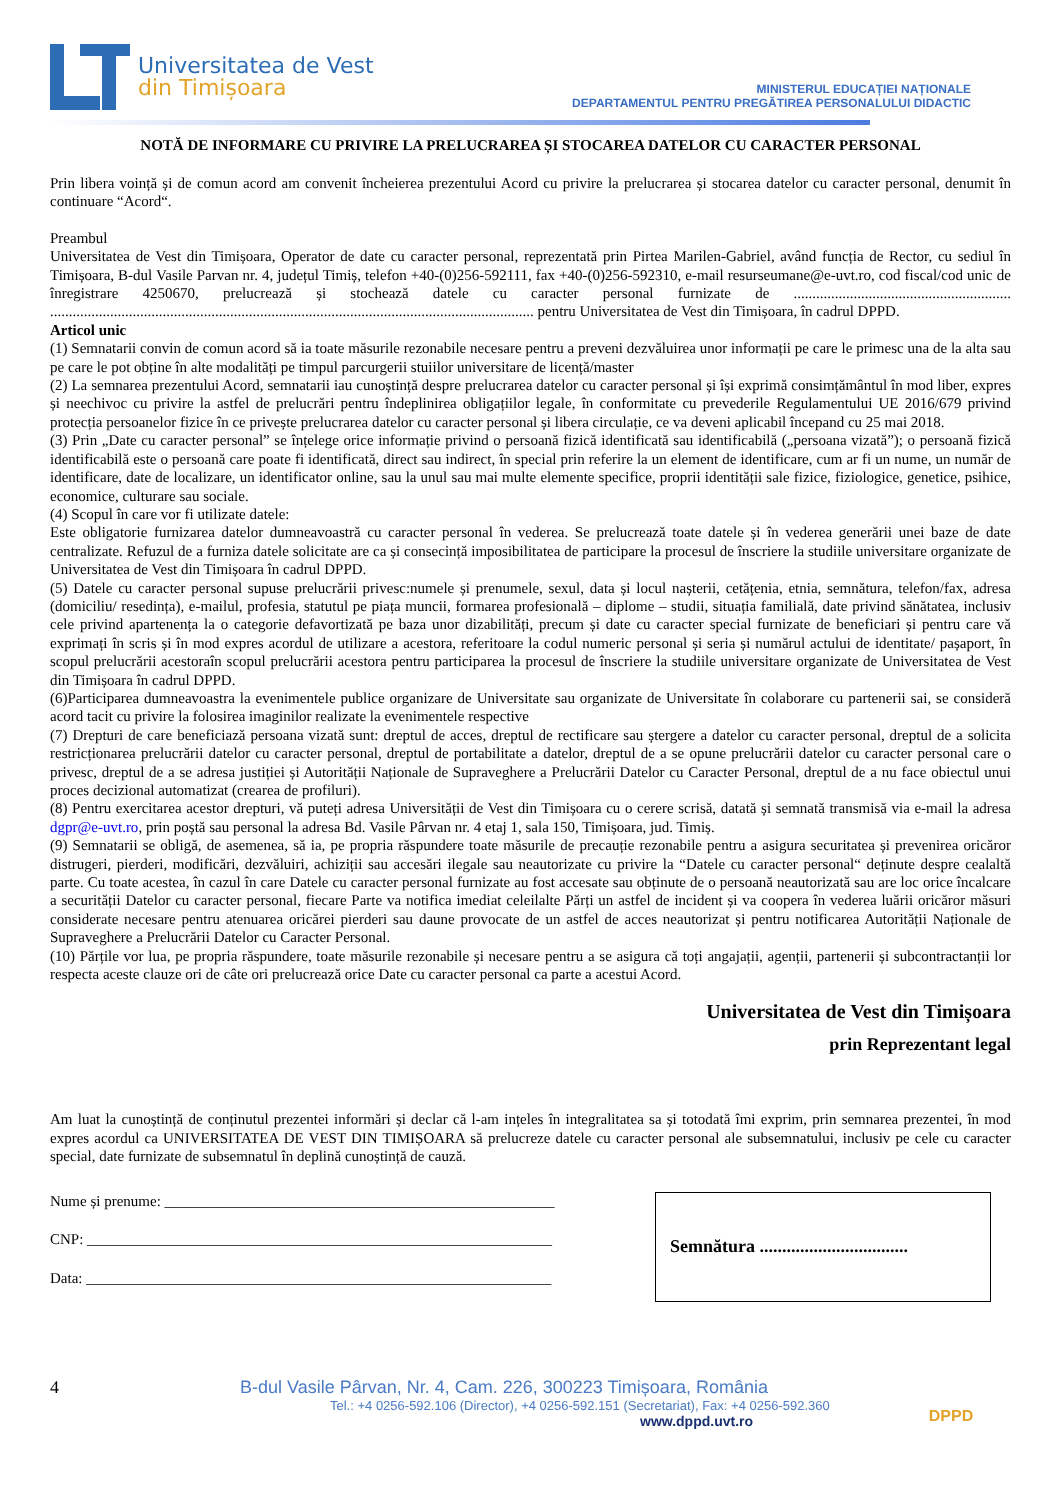Universitatea de Vest
din Timișoara
MINISTERUL EDUCAȚIEI NAȚIONALE
DEPARTAMENTUL PENTRU PREGĂTIREA PERSONALULUI DIDACTIC
NOTĂ DE INFORMARE CU PRIVIRE LA PRELUCRAREA ȘI STOCAREA DATELOR CU CARACTER PERSONAL
Prin libera voință și de comun acord am convenit încheierea prezentului Acord cu privire la prelucrarea și stocarea datelor cu caracter personal, denumit în continuare “Acord“.
Preambul
Universitatea de Vest din Timișoara, Operator de date cu caracter personal, reprezentată prin Pirtea Marilen-Gabriel, având funcția de Rector, cu sediul în Timișoara, B-dul Vasile Parvan nr. 4, județul Timiș, telefon +40-(0)256-592111, fax +40-(0)256-592310, e-mail resurseumane@e-uvt.ro, cod fiscal/cod unic de înregistrare 4250670, prelucrează și stochează datele cu caracter personal furnizate de .......................................................... ................................................................................................................................. pentru Universitatea de Vest din Timișoara, în cadrul DPPD.
Articol unic
(1) Semnatarii convin de comun acord să ia toate măsurile rezonabile necesare pentru a preveni dezvăluirea unor informații pe care le primesc una de la alta sau pe care le pot obține în alte modalități pe timpul parcurgerii stuiilor universitare de licență/master
(2) La semnarea prezentului Acord, semnatarii iau cunoștință despre prelucrarea datelor cu caracter personal și își exprimă consimțământul în mod liber, expres și neechivoc cu privire la astfel de prelucrări pentru îndeplinirea obligațiilor legale, în conformitate cu prevederile Regulamentului UE 2016/679 privind protecția persoanelor fizice în ce privește prelucrarea datelor cu caracter personal și libera circulație, ce va deveni aplicabil începand cu 25 mai 2018.
(3) Prin „Date cu caracter personal” se înțelege orice informație privind o persoană fizică identificată sau identificabilă („persoana vizată”); o persoană fizică identificabilă este o persoană care poate fi identificată, direct sau indirect, în special prin referire la un element de identificare, cum ar fi un nume, un număr de identificare, date de localizare, un identificator online, sau la unul sau mai multe elemente specifice, proprii identității sale fizice, fiziologice, genetice, psihice, economice, culturare sau sociale.
(4) Scopul în care vor fi utilizate datele:
Este obligatorie furnizarea datelor dumneavoastră cu caracter personal în vederea. Se prelucrează toate datele și în vederea generării unei baze de date centralizate. Refuzul de a furniza datele solicitate are ca și consecință imposibilitatea de participare la procesul de înscriere la studiile universitare organizate de Universitatea de Vest din Timișoara în cadrul DPPD.
(5) Datele cu caracter personal supuse prelucrării privesc:numele și prenumele, sexul, data și locul nașterii, cetățenia, etnia, semnătura, telefon/fax, adresa (domiciliu/ resedința), e-mailul, profesia, statutul pe piața muncii, formarea profesională – diplome – studii, situația familială, date privind sănătatea, inclusiv cele privind apartenența la o categorie defavortizată pe baza unor dizabilități, precum și date cu caracter special furnizate de beneficiari și pentru care vă exprimați în scris și în mod expres acordul de utilizare a acestora, referitoare la codul numeric personal și seria și numărul actului de identitate/ pașaport, în scopul prelucrării acestoraîn scopul prelucrării acestora pentru participarea la procesul de înscriere la studiile universitare organizate de Universitatea de Vest din Timișoara în cadrul DPPD.
(6)Participarea dumneavoastra la evenimentele publice organizare de Universitate sau organizate de Universitate în colaborare cu partenerii sai, se consideră acord tacit cu privire la folosirea imaginilor realizate la evenimentele respective
(7) Drepturi de care beneficiază persoana vizată sunt: dreptul de acces, dreptul de rectificare sau ștergere a datelor cu caracter personal, dreptul de a solicita restricționarea prelucrării datelor cu caracter personal, dreptul de portabilitate a datelor, dreptul de a se opune prelucrării datelor cu caracter personal care o privesc, dreptul de a se adresa justiției și Autorității Naționale de Supraveghere a Prelucrării Datelor cu Caracter Personal, dreptul de a nu face obiectul unui proces decizional automatizat (crearea de profiluri).
(8) Pentru exercitarea acestor drepturi, vă puteți adresa Universității de Vest din Timișoara cu o cerere scrisă, datată și semnată transmisă via e-mail la adresa dgpr@e-uvt.ro, prin poștă sau personal la adresa Bd. Vasile Pârvan nr. 4 etaj 1, sala 150, Timișoara, jud. Timiș.
(9) Semnatarii se obligă, de asemenea, să ia, pe propria răspundere toate măsurile de precauție rezonabile pentru a asigura securitatea și prevenirea oricăror distrugeri, pierderi, modificări, dezvăluiri, achiziții sau accesări ilegale sau neautorizate cu privire la “Datele cu caracter personal“ deținute despre cealaltă parte. Cu toate acestea, în cazul în care Datele cu caracter personal furnizate au fost accesate sau obținute de o persoană neautorizată sau are loc orice încalcare a securității Datelor cu caracter personal, fiecare Parte va notifica imediat celeilalte Părți un astfel de incident și va coopera în vederea luării oricăror măsuri considerate necesare pentru atenuarea oricărei pierderi sau daune provocate de un astfel de acces neautorizat și pentru notificarea Autorității Naționale de Supraveghere a Prelucrării Datelor cu Caracter Personal.
(10) Părțile vor lua, pe propria răspundere, toate măsurile rezonabile și necesare pentru a se asigura că toți angajații, agenții, partenerii și subcontractanții lor respecta aceste clauze ori de câte ori prelucrează orice Date cu caracter personal ca parte a acestui Acord.
Universitatea de Vest din Timișoara
prin Reprezentant legal
Am luat la cunoștință de conținutul prezentei informări și declar că l-am ințeles în integralitatea sa și totodată îmi exprim, prin semnarea prezentei, în mod expres acordul ca UNIVERSITATEA DE VEST DIN TIMIȘOARA să prelucreze datele cu caracter personal ale subsemnatului, inclusiv pe cele cu caracter special, date furnizate de subsemnatul în deplină cunoștință de cauză.
Nume și prenume: ____________________________________________________
CNP: ______________________________________________________________
Data: ______________________________________________________________
Semnătura .................................
4 B-dul Vasile Pârvan, Nr. 4, Cam. 226, 300223 Timișoara, România
Tel.: +4 0256-592.106 (Director), +4 0256-592.151 (Secretariat), Fax: +4 0256-592.360
www.dppd.uvt.ro
DPPD